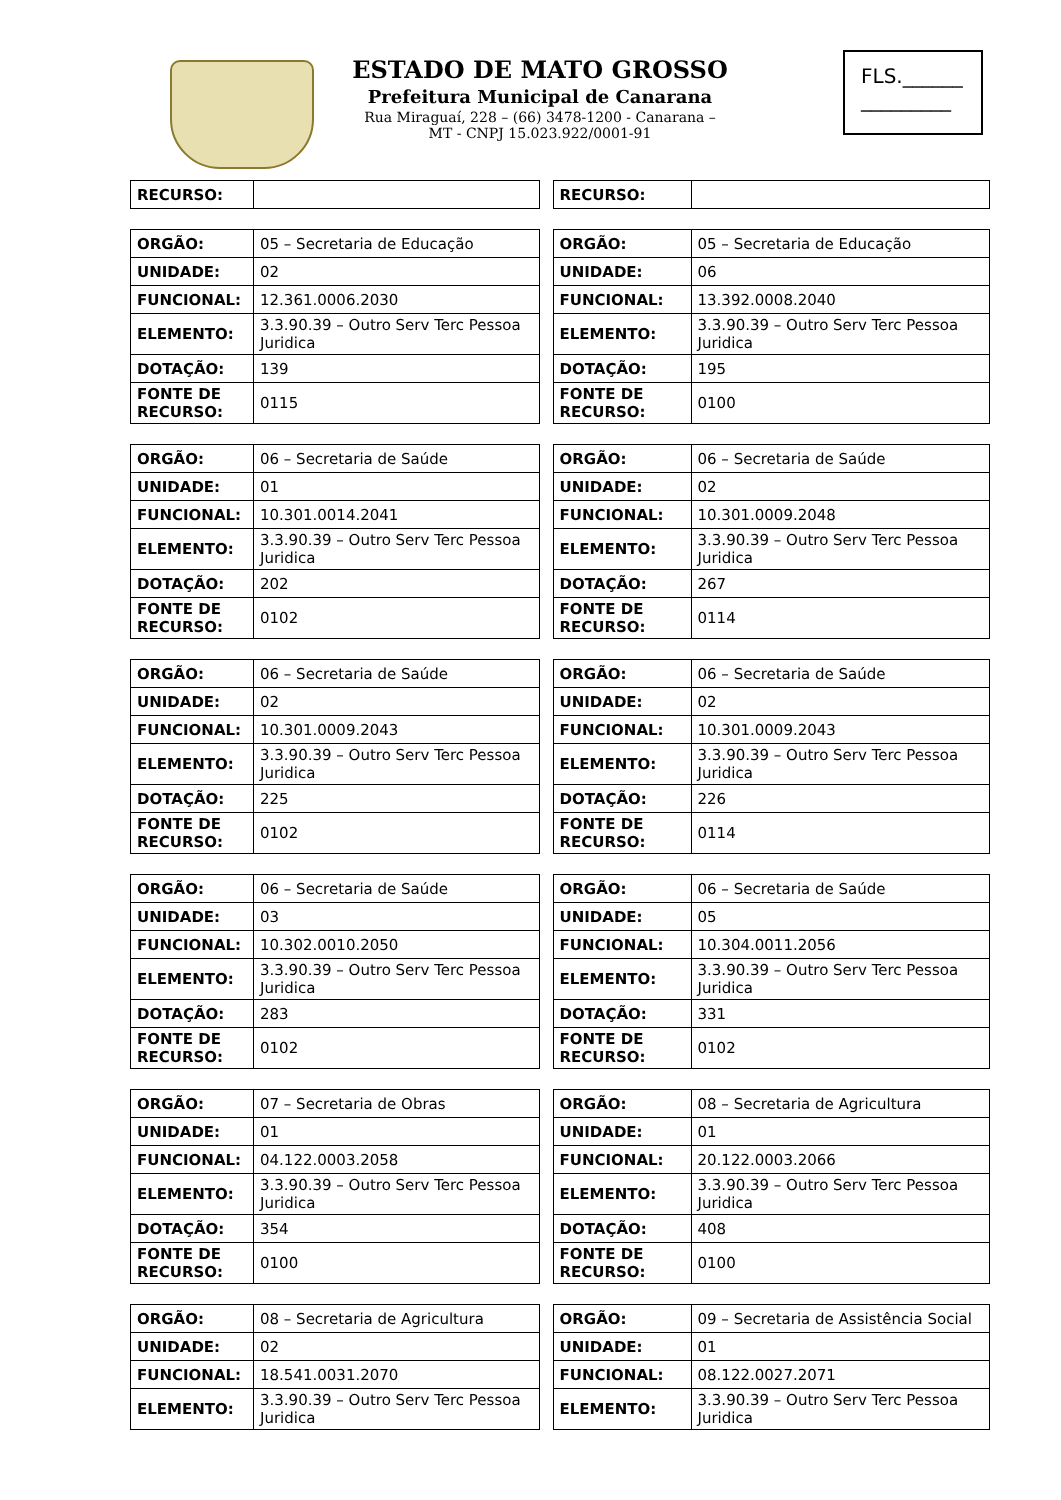ESTADO DE MATO GROSSO
Prefeitura Municipal de Canarana
Rua Miraguaí, 228 – (66) 3478-1200 - Canarana –
MT - CNPJ 15.023.922/0001-91
FLS.______
_________
| RECURSO: | |
| RECURSO: | |
| ORGÃO: | 05 – Secretaria de Educação |
| UNIDADE: | 02 |
| FUNCIONAL: | 12.361.0006.2030 |
| ELEMENTO: | 3.3.90.39 – Outro Serv Terc Pessoa Juridica |
| DOTAÇÃO: | 139 |
| FONTE DE RECURSO: | 0115 |
| ORGÃO: | 05 – Secretaria de Educação |
| UNIDADE: | 06 |
| FUNCIONAL: | 13.392.0008.2040 |
| ELEMENTO: | 3.3.90.39 – Outro Serv Terc Pessoa Juridica |
| DOTAÇÃO: | 195 |
| FONTE DE RECURSO: | 0100 |
| ORGÃO: | 06 – Secretaria de Saúde |
| UNIDADE: | 01 |
| FUNCIONAL: | 10.301.0014.2041 |
| ELEMENTO: | 3.3.90.39 – Outro Serv Terc Pessoa Juridica |
| DOTAÇÃO: | 202 |
| FONTE DE RECURSO: | 0102 |
| ORGÃO: | 06 – Secretaria de Saúde |
| UNIDADE: | 02 |
| FUNCIONAL: | 10.301.0009.2048 |
| ELEMENTO: | 3.3.90.39 – Outro Serv Terc Pessoa Juridica |
| DOTAÇÃO: | 267 |
| FONTE DE RECURSO: | 0114 |
| ORGÃO: | 06 – Secretaria de Saúde |
| UNIDADE: | 02 |
| FUNCIONAL: | 10.301.0009.2043 |
| ELEMENTO: | 3.3.90.39 – Outro Serv Terc Pessoa Juridica |
| DOTAÇÃO: | 225 |
| FONTE DE RECURSO: | 0102 |
| ORGÃO: | 06 – Secretaria de Saúde |
| UNIDADE: | 02 |
| FUNCIONAL: | 10.301.0009.2043 |
| ELEMENTO: | 3.3.90.39 – Outro Serv Terc Pessoa Juridica |
| DOTAÇÃO: | 226 |
| FONTE DE RECURSO: | 0114 |
| ORGÃO: | 06 – Secretaria de Saúde |
| UNIDADE: | 03 |
| FUNCIONAL: | 10.302.0010.2050 |
| ELEMENTO: | 3.3.90.39 – Outro Serv Terc Pessoa Juridica |
| DOTAÇÃO: | 283 |
| FONTE DE RECURSO: | 0102 |
| ORGÃO: | 06 – Secretaria de Saúde |
| UNIDADE: | 05 |
| FUNCIONAL: | 10.304.0011.2056 |
| ELEMENTO: | 3.3.90.39 – Outro Serv Terc Pessoa Juridica |
| DOTAÇÃO: | 331 |
| FONTE DE RECURSO: | 0102 |
| ORGÃO: | 07 – Secretaria de Obras |
| UNIDADE: | 01 |
| FUNCIONAL: | 04.122.0003.2058 |
| ELEMENTO: | 3.3.90.39 – Outro Serv Terc Pessoa Juridica |
| DOTAÇÃO: | 354 |
| FONTE DE RECURSO: | 0100 |
| ORGÃO: | 08 – Secretaria de Agricultura |
| UNIDADE: | 01 |
| FUNCIONAL: | 20.122.0003.2066 |
| ELEMENTO: | 3.3.90.39 – Outro Serv Terc Pessoa Juridica |
| DOTAÇÃO: | 408 |
| FONTE DE RECURSO: | 0100 |
| ORGÃO: | 08 – Secretaria de Agricultura |
| UNIDADE: | 02 |
| FUNCIONAL: | 18.541.0031.2070 |
| ELEMENTO: | 3.3.90.39 – Outro Serv Terc Pessoa Juridica |
| ORGÃO: | 09 – Secretaria de Assistência Social |
| UNIDADE: | 01 |
| FUNCIONAL: | 08.122.0027.2071 |
| ELEMENTO: | 3.3.90.39 – Outro Serv Terc Pessoa Juridica |